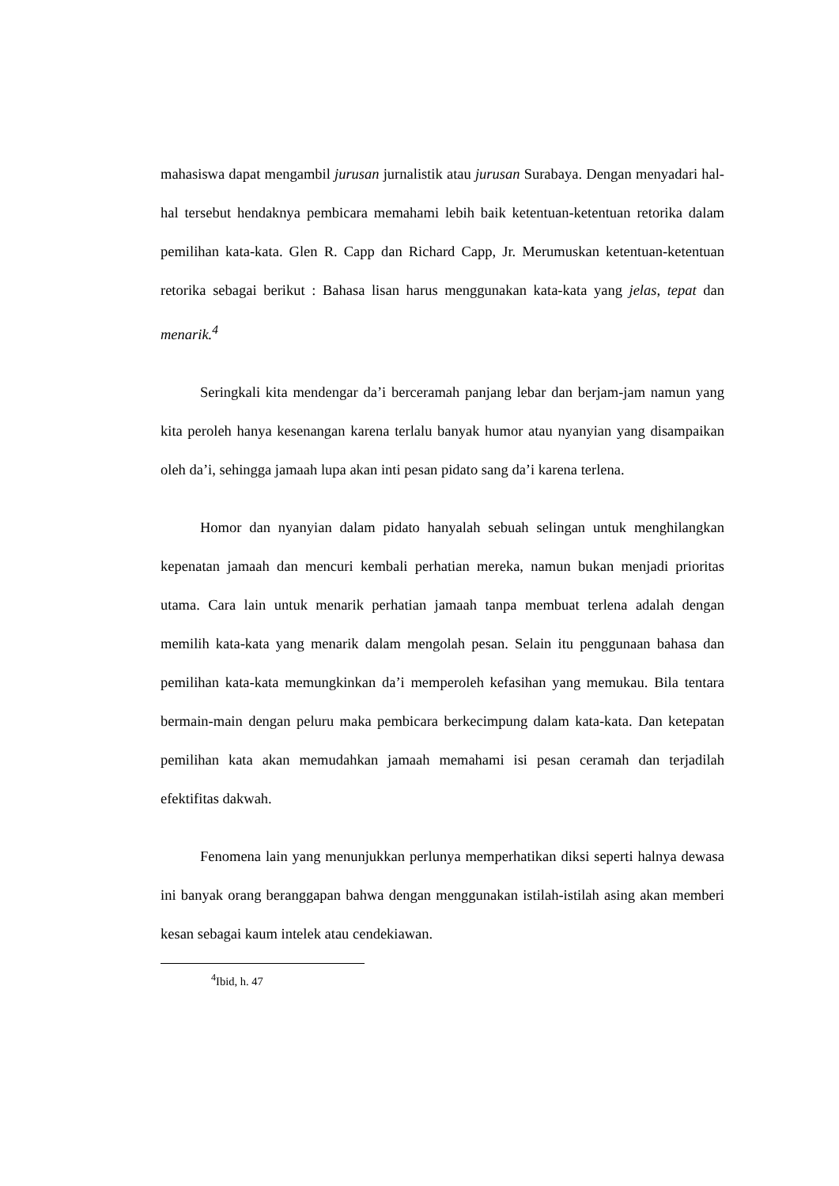mahasiswa dapat mengambil jurusan jurnalistik atau jurusan Surabaya. Dengan menyadari hal-hal tersebut hendaknya pembicara memahami lebih baik ketentuan-ketentuan retorika dalam pemilihan kata-kata. Glen R. Capp dan Richard Capp, Jr. Merumuskan ketentuan-ketentuan retorika sebagai berikut : Bahasa lisan harus menggunakan kata-kata yang jelas, tepat dan menarik.<sup>4</sup>
Seringkali kita mendengar da’i berceramah panjang lebar dan berjam-jam namun yang kita peroleh hanya kesenangan karena terlalu banyak humor atau nyanyian yang disampaikan oleh da’i, sehingga jamaah lupa akan inti pesan pidato sang da’i karena terlena.
Homor dan nyanyian dalam pidato hanyalah sebuah selingan untuk menghilangkan kepenatan jamaah dan mencuri kembali perhatian mereka, namun bukan menjadi prioritas utama. Cara lain untuk menarik perhatian jamaah tanpa membuat terlena adalah dengan memilih kata-kata yang menarik dalam mengolah pesan. Selain itu penggunaan bahasa dan pemilihan kata-kata memungkinkan da’i memperoleh kefasihan yang memukau. Bila tentara bermain-main dengan peluru maka pembicara berkecimpung dalam kata-kata. Dan ketepatan pemilihan kata akan memudahkan jamaah memahami isi pesan ceramah dan terjadilah efektifitas dakwah.
Fenomena lain yang menunjukkan perlunya memperhatikan diksi seperti halnya dewasa ini banyak orang beranggapan bahwa dengan menggunakan istilah-istilah asing akan memberi kesan sebagai kaum intelek atau cendekiawan.
<sup>4</sup> Ibid, h. 47